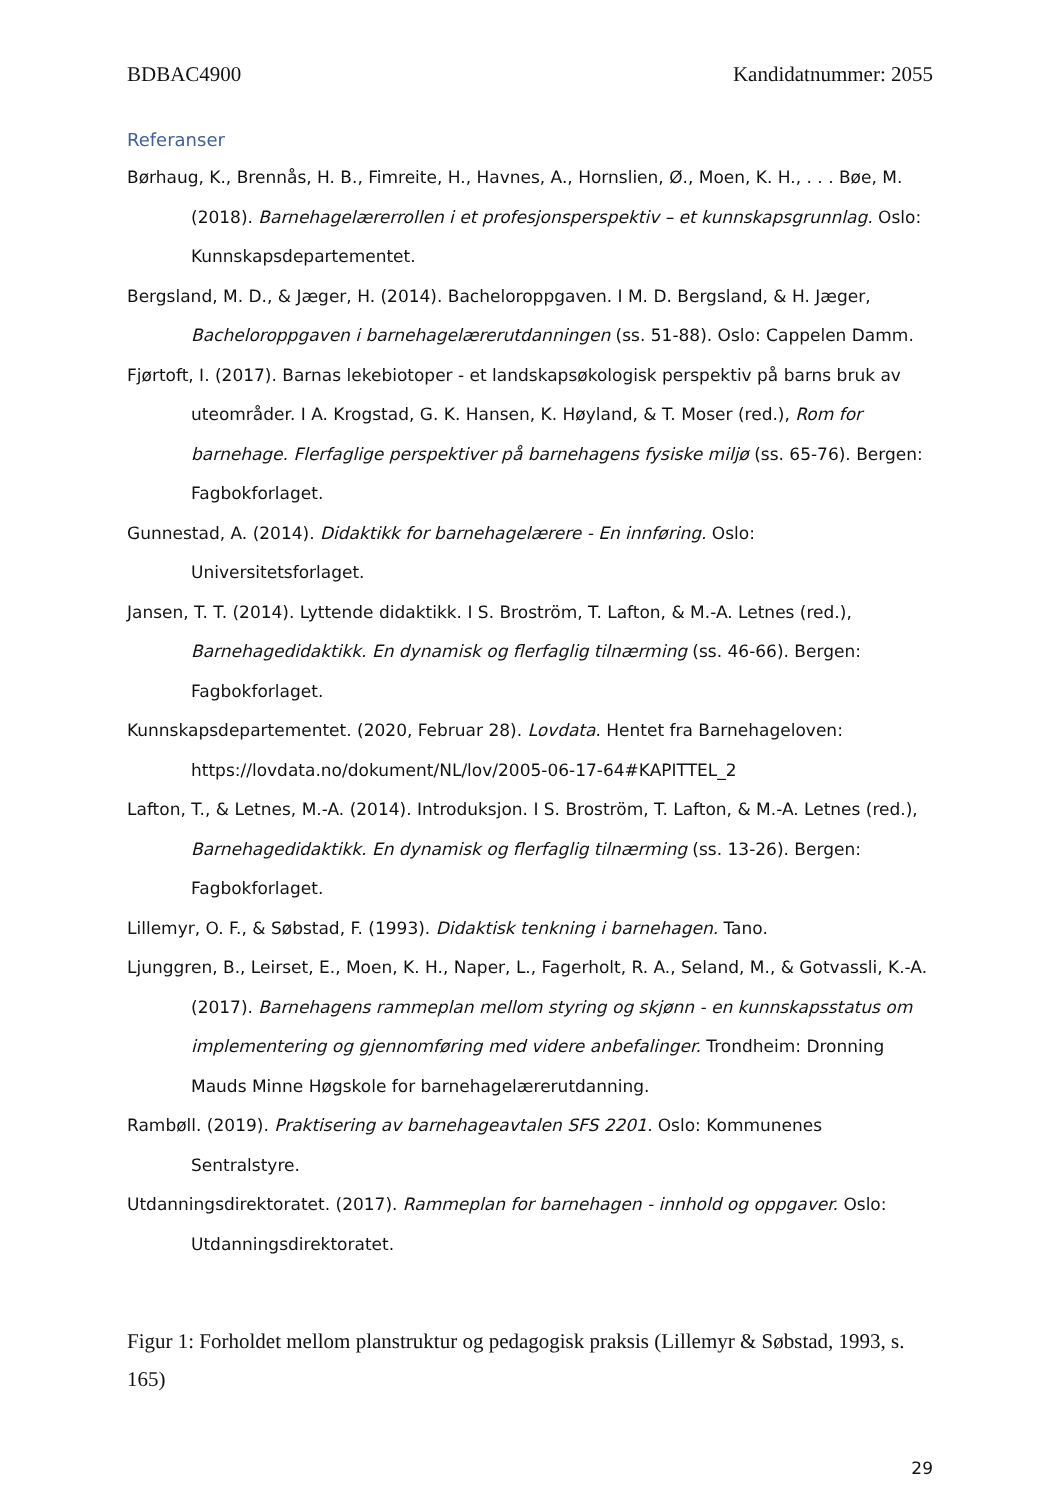BDBAC4900 Kandidatnummer: 2055
Referanser
Børhaug, K., Brennås, H. B., Fimreite, H., Havnes, A., Hornslien, Ø., Moen, K. H., . . . Bøe, M. (2018). Barnehagelærerrollen i et profesjonsperspektiv – et kunnskapsgrunnlag. Oslo: Kunnskapsdepartementet.
Bergsland, M. D., & Jæger, H. (2014). Bacheloroppgaven. I M. D. Bergsland, & H. Jæger, Bacheloroppgaven i barnehagelærerutdanningen (ss. 51-88). Oslo: Cappelen Damm.
Fjørtoft, I. (2017). Barnas lekebiotoper - et landskapsøkologisk perspektiv på barns bruk av uteområder. I A. Krogstad, G. K. Hansen, K. Høyland, & T. Moser (red.), Rom for barnehage. Flerfaglige perspektiver på barnehagens fysiske miljø (ss. 65-76). Bergen: Fagbokforlaget.
Gunnestad, A. (2014). Didaktikk for barnehagelærere - En innføring. Oslo: Universitetsforlaget.
Jansen, T. T. (2014). Lyttende didaktikk. I S. Broström, T. Lafton, & M.-A. Letnes (red.), Barnehagedidaktikk. En dynamisk og flerfaglig tilnærming (ss. 46-66). Bergen: Fagbokforlaget.
Kunnskapsdepartementet. (2020, Februar 28). Lovdata. Hentet fra Barnehageloven: https://lovdata.no/dokument/NL/lov/2005-06-17-64#KAPITTEL_2
Lafton, T., & Letnes, M.-A. (2014). Introduksjon. I S. Broström, T. Lafton, & M.-A. Letnes (red.), Barnehagedidaktikk. En dynamisk og flerfaglig tilnærming (ss. 13-26). Bergen: Fagbokforlaget.
Lillemyr, O. F., & Søbstad, F. (1993). Didaktisk tenkning i barnehagen. Tano.
Ljunggren, B., Leirset, E., Moen, K. H., Naper, L., Fagerholt, R. A., Seland, M., & Gotvassli, K.-A. (2017). Barnehagens rammeplan mellom styring og skjønn - en kunnskapsstatus om implementering og gjennomføring med videre anbefalinger. Trondheim: Dronning Mauds Minne Høgskole for barnehagelærerutdanning.
Rambøll. (2019). Praktisering av barnehageavtalen SFS 2201. Oslo: Kommunenes Sentralstyre.
Utdanningsdirektoratet. (2017). Rammeplan for barnehagen - innhold og oppgaver. Oslo: Utdanningsdirektoratet.
Figur 1: Forholdet mellom planstruktur og pedagogisk praksis (Lillemyr & Søbstad, 1993, s. 165)
29